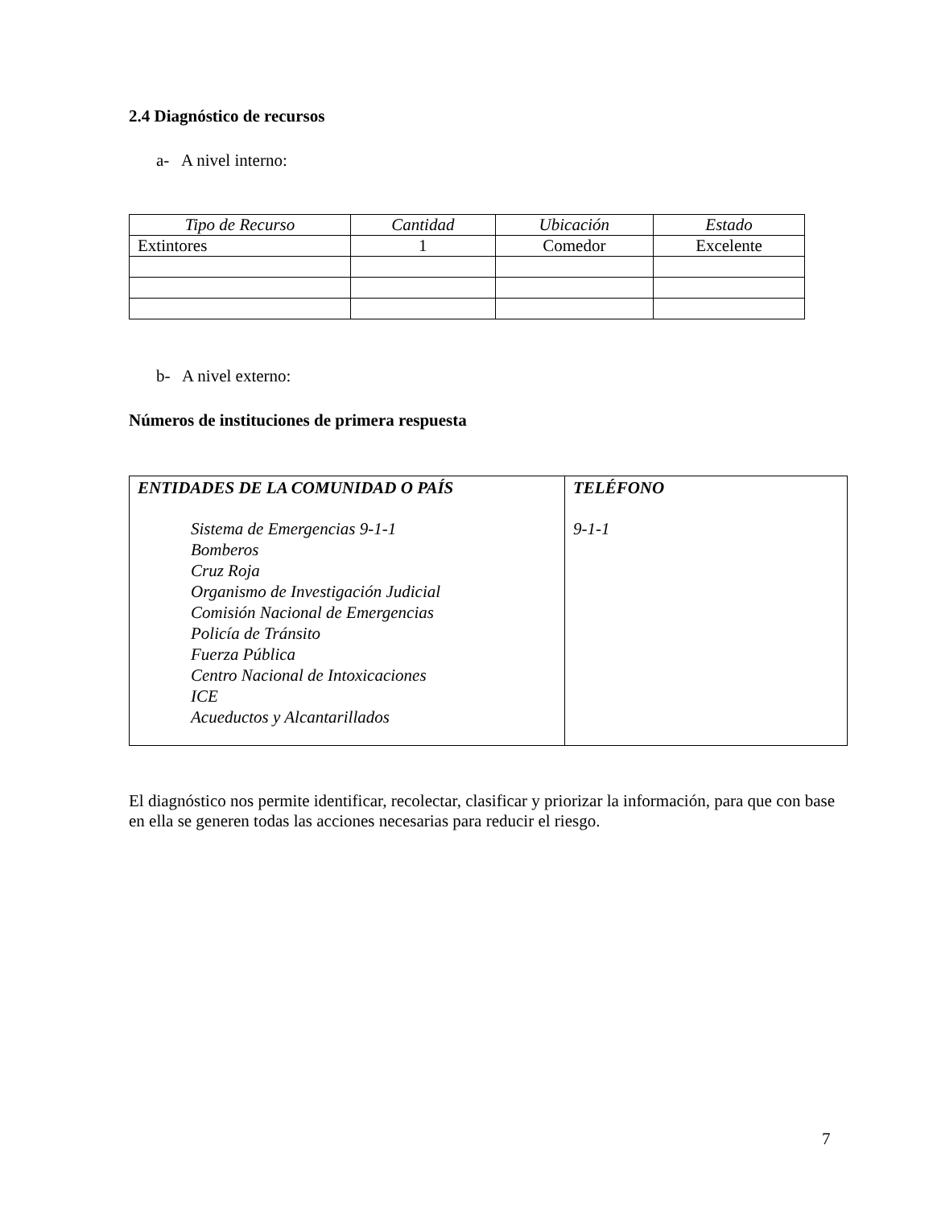2.4 Diagnóstico de recursos
a- A nivel interno:
| Tipo de Recurso | Cantidad | Ubicación | Estado |
| Extintores | 1 | Comedor | Excelente |
b- A nivel externo:
Números de instituciones de primera respuesta
| ENTIDADES DE LA COMUNIDAD O PAÍS Sistema de Emergencias 9-1-1 Bomberos Cruz Roja Organismo de Investigación Judicial Comisión Nacional de Emergencias Policía de Tránsito Fuerza Pública Centro Nacional de Intoxicaciones ICE Acueductos y Alcantarillados | TELÉFONO 9-1-1 |
El diagnóstico nos permite identificar, recolectar, clasificar y priorizar la información, para que con base en ella se generen todas las acciones necesarias para reducir el riesgo.
7